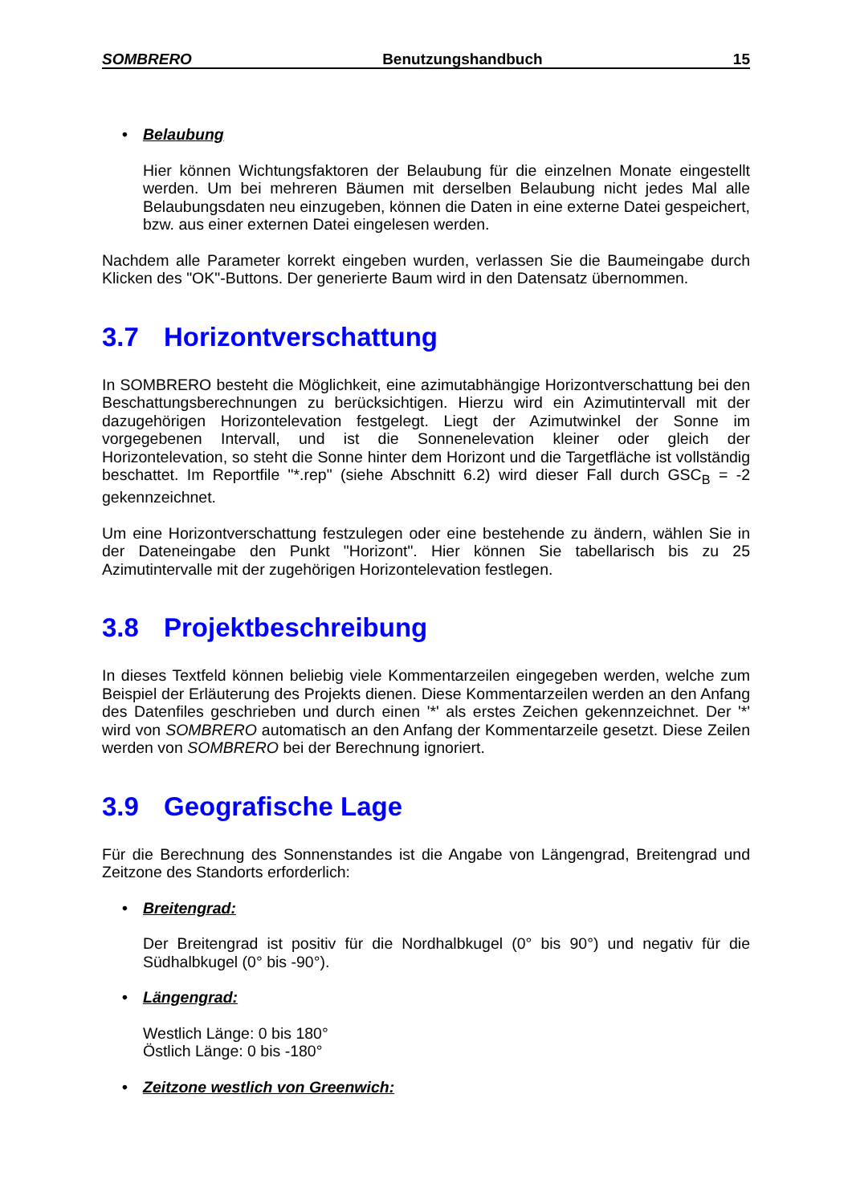SOMBRERO Benutzungshandbuch 15
• Belaubung
Hier können Wichtungsfaktoren der Belaubung für die einzelnen Monate eingestellt werden. Um bei mehreren Bäumen mit derselben Belaubung nicht jedes Mal alle Belaubungsdaten neu einzugeben, können die Daten in eine externe Datei gespeichert, bzw. aus einer externen Datei eingelesen werden.
Nachdem alle Parameter korrekt eingeben wurden, verlassen Sie die Baumeingabe durch Klicken des "OK"-Buttons. Der generierte Baum wird in den Datensatz übernommen.
3.7 Horizontverschattung
In SOMBRERO besteht die Möglichkeit, eine azimutabhängige Horizontverschattung bei den Beschattungsberechnungen zu berücksichtigen. Hierzu wird ein Azimutintervall mit der dazugehörigen Horizontelevation festgelegt. Liegt der Azimutwinkel der Sonne im vorgegebenen Intervall, und ist die Sonnenelevation kleiner oder gleich der Horizontelevation, so steht die Sonne hinter dem Horizont und die Targetfläche ist vollständig beschattet. Im Reportfile "*.rep" (siehe Abschnitt 6.2) wird dieser Fall durch GSC<sub>B</sub> = -2 gekennzeichnet.
Um eine Horizontverschattung festzulegen oder eine bestehende zu ändern, wählen Sie in der Dateneingabe den Punkt "Horizont". Hier können Sie tabellarisch bis zu 25 Azimutintervalle mit der zugehörigen Horizontelevation festlegen.
3.8 Projektbeschreibung
In dieses Textfeld können beliebig viele Kommentarzeilen eingegeben werden, welche zum Beispiel der Erläuterung des Projekts dienen. Diese Kommentarzeilen werden an den Anfang des Datenfiles geschrieben und durch einen '*' als erstes Zeichen gekennzeichnet. Der '*' wird von SOMBRERO automatisch an den Anfang der Kommentarzeile gesetzt. Diese Zeilen werden von SOMBRERO bei der Berechnung ignoriert.
3.9 Geografische Lage
Für die Berechnung des Sonnenstandes ist die Angabe von Längengrad, Breitengrad und Zeitzone des Standorts erforderlich:
• Breitengrad:
Der Breitengrad ist positiv für die Nordhalbkugel (0° bis 90°) und negativ für die Südhalbkugel (0° bis -90°).
• Längengrad:
Westlich Länge: 0 bis 180°
Östlich Länge: 0 bis -180°
• Zeitzone westlich von Greenwich: